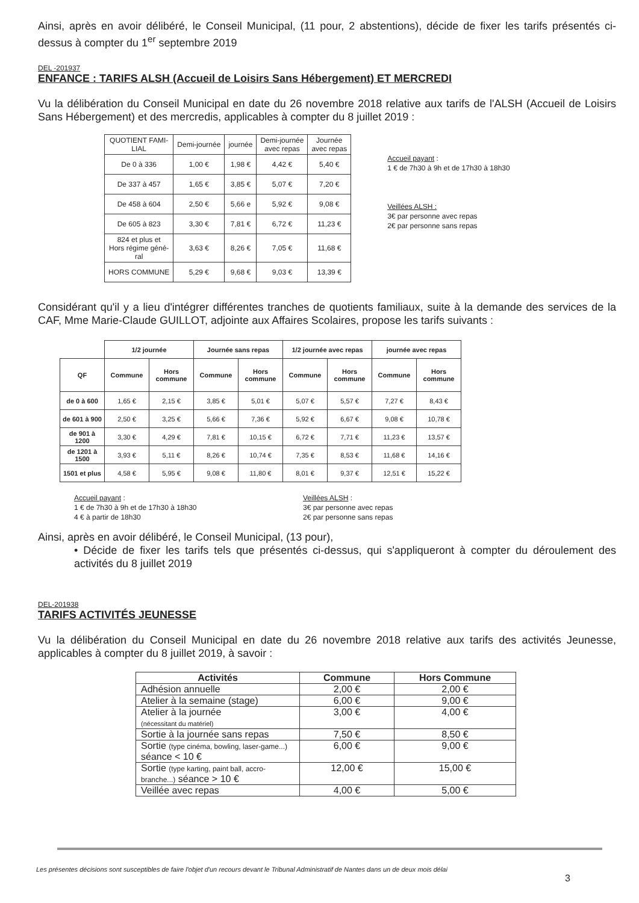Ainsi, après en avoir délibéré, le Conseil Municipal, (11 pour, 2 abstentions), décide de fixer les tarifs présentés ci-dessus à compter du 1<sup>er</sup> septembre 2019
DEL -201937
ENFANCE : TARIFS ALSH (Accueil de Loisirs Sans Hébergement) ET MERCREDI
Vu la délibération du Conseil Municipal en date du 26 novembre 2018 relative aux tarifs de l'ALSH (Accueil de Loisirs Sans Hébergement) et des mercredis, applicables à compter du 8 juillet 2019 :
| QUOTIENT FAMI- LIAL | Demi-journée | journée | Demi-journée avec repas | Journée avec repas |
| De 0 à 336 | 1,00 € | 1,98 € | 4,42 € | 5,40 € |
| De 337 à 457 | 1,65 € | 3,85 € | 5,07 € | 7,20 € |
| De 458 à 604 | 2,50 € | 5,66 e | 5,92 € | 9,08 € |
| De 605 à 823 | 3,30 € | 7,81 € | 6,72 € | 11,23 € |
| 824 et plus et Hors régime géné- ral | 3,63 € | 8,26 € | 7,05 € | 11,68 € |
| HORS COMMUNE | 5,29 € | 9,68 € | 9,03 € | 13,39 € |
Accueil payant :
1 € de 7h30 à 9h et de 17h30 à 18h30
Veillées ALSH :
3€ par personne avec repas
2€ par personne sans repas
Considérant qu'il y a lieu d'intégrer différentes tranches de quotients familiaux, suite à la demande des services de la CAF, Mme Marie-Claude GUILLOT, adjointe aux Affaires Scolaires, propose les tarifs suivants :
| | 1/2 journée | | Journée sans repas | | 1/2 journée avec repas | | journée avec repas | |
| QF | Commune | Hors commune | Commune | Hors commune | Commune | Hors commune | Commune | Hors commune |
| de 0 à 600 | 1,65 € | 2,15 € | 3,85 € | 5,01 € | 5,07 € | 5,57 € | 7,27 € | 8,43 € |
| de 601 à 900 | 2,50 € | 3,25 € | 5,66 € | 7,36 € | 5,92 € | 6,67 € | 9,08 € | 10,78 € |
| de 901 à 1200 | 3,30 € | 4,29 € | 7,81 € | 10,15 € | 6,72 € | 7,71 € | 11,23 € | 13,57 € |
| de 1201 à 1500 | 3,93 € | 5,11 € | 8,26 € | 10,74 € | 7,35 € | 8,53 € | 11,68 € | 14,16 € |
| 1501 et plus | 4,58 € | 5,95 € | 9,08 € | 11,80 € | 8,01 € | 9,37 € | 12,51 € | 15,22 € |
Accueil payant :
1 € de 7h30 à 9h et de 17h30 à 18h30
4 € à partir de 18h30
Veillées ALSH :
3€ par personne avec repas
2€ par personne sans repas
Ainsi, après en avoir délibéré, le Conseil Municipal, (13 pour),
• Décide de fixer les tarifs tels que présentés ci-dessus, qui s'appliqueront à compter du déroulement des activités du 8 juillet 2019
DEL-201938
TARIFS ACTIVITÉS JEUNESSE
Vu la délibération du Conseil Municipal en date du 26 novembre 2018 relative aux tarifs des activités Jeunesse, applicables à compter du 8 juillet 2019, à savoir :
| Activités | Commune | Hors Commune |
| --- | --- | --- |
| Adhésion annuelle | 2,00 € | 2,00 € |
| Atelier à la semaine (stage) | 6,00 € | 9,00 € |
| Atelier à la journée (nécessitant du matériel) | 3,00 € | 4,00 € |
| Sortie à la journée sans repas | 7,50 € | 8,50 € |
| Sortie (type cinéma, bowling, laser-game...) séance < 10 € | 6,00 € | 9,00 € |
| Sortie (type karting, paint ball, accro-branche...) séance > 10 € | 12,00 € | 15,00 € |
| Veillée avec repas | 4,00 € | 5,00 € |
Les présentes décisions sont susceptibles de faire l'objet d'un recours devant le Tribunal Administratif de Nantes dans un de deux mois délai
3